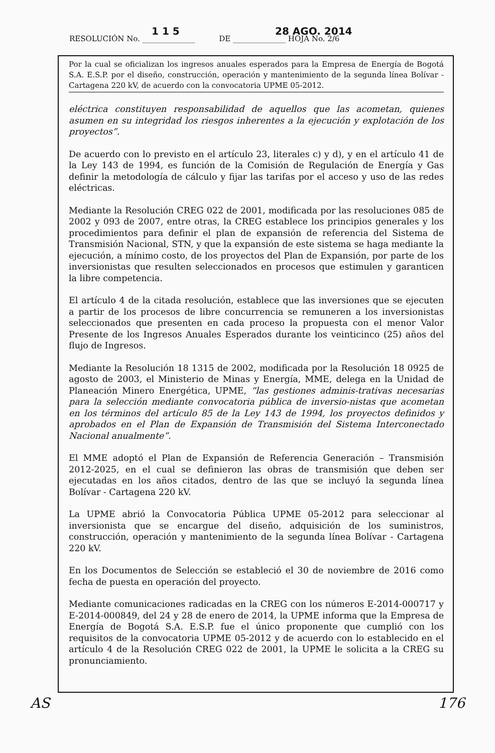1 1 5 28 AGO. 2014
RESOLUCIÓN No. ______________ DE ______________ HOJA No. 2/6
Por la cual se oficializan los ingresos anuales esperados para la Empresa de Energía de Bogotá S.A. E.S.P. por el diseño, construcción, operación y mantenimiento de la segunda línea Bolívar - Cartagena 220 kV, de acuerdo con la convocatoria UPME 05-2012.
eléctrica constituyen responsabilidad de aquellos que las acometan, quienes asumen en su integridad los riesgos inherentes a la ejecución y explotación de los proyectos”.
De acuerdo con lo previsto en el artículo 23, literales c) y d), y en el artículo 41 de la Ley 143 de 1994, es función de la Comisión de Regulación de Energía y Gas definir la metodología de cálculo y fijar las tarifas por el acceso y uso de las redes eléctricas.
Mediante la Resolución CREG 022 de 2001, modificada por las resoluciones 085 de 2002 y 093 de 2007, entre otras, la CREG establece los principios generales y los procedimientos para definir el plan de expansión de referencia del Sistema de Transmisión Nacional, STN, y que la expansión de este sistema se haga mediante la ejecución, a mínimo costo, de los proyectos del Plan de Expansión, por parte de los inversionistas que resulten seleccionados en procesos que estimulen y garanticen la libre competencia.
El artículo 4 de la citada resolución, establece que las inversiones que se ejecuten a partir de los procesos de libre concurrencia se remuneren a los inversionistas seleccionados que presenten en cada proceso la propuesta con el menor Valor Presente de los Ingresos Anuales Esperados durante los veinticinco (25) años del flujo de Ingresos.
Mediante la Resolución 18 1315 de 2002, modificada por la Resolución 18 0925 de agosto de 2003, el Ministerio de Minas y Energía, MME, delega en la Unidad de Planeación Minero Energética, UPME, “las gestiones adminis-trativas necesarias para la selección mediante convocatoria pública de inversio-nistas que acometan en los términos del artículo 85 de la Ley 143 de 1994, los proyectos definidos y aprobados en el Plan de Expansión de Transmisión del Sistema Interconectado Nacional anualmente”.
El MME adoptó el Plan de Expansión de Referencia Generación – Transmisión 2012-2025, en el cual se definieron las obras de transmisión que deben ser ejecutadas en los años citados, dentro de las que se incluyó la segunda línea Bolívar - Cartagena 220 kV.
La UPME abrió la Convocatoria Pública UPME 05-2012 para seleccionar al inversionista que se encargue del diseño, adquisición de los suministros, construcción, operación y mantenimiento de la segunda línea Bolívar - Cartagena 220 kV.
En los Documentos de Selección se estableció el 30 de noviembre de 2016 como fecha de puesta en operación del proyecto.
Mediante comunicaciones radicadas en la CREG con los números E-2014-000717 y E-2014-000849, del 24 y 28 de enero de 2014, la UPME informa que la Empresa de Energía de Bogotá S.A. E.S.P. fue el único proponente que cumplió con los requisitos de la convocatoria UPME 05-2012 y de acuerdo con lo establecido en el artículo 4 de la Resolución CREG 022 de 2001, la UPME le solicita a la CREG su pronunciamiento.
AS 176